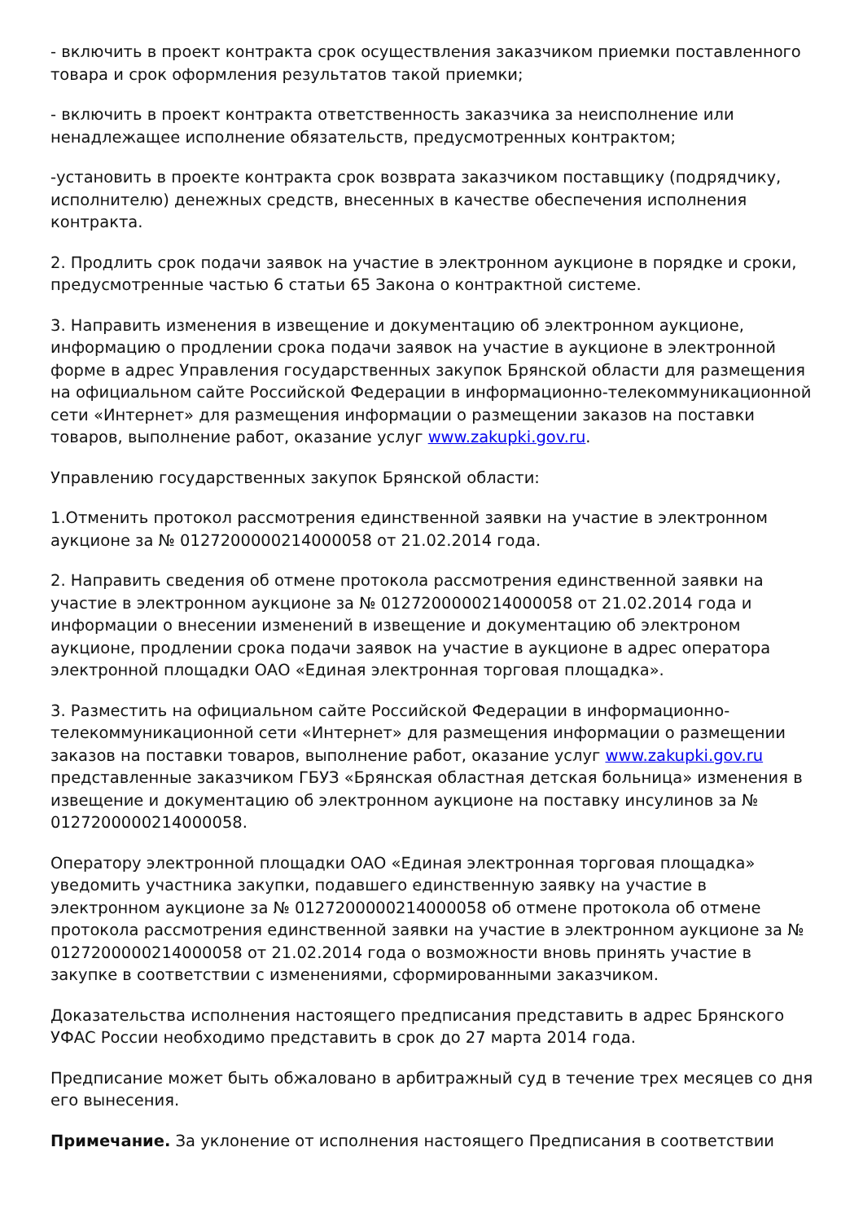- включить в проект контракта срок осуществления заказчиком приемки поставленного товара и срок оформления результатов такой приемки;
- включить в проект контракта ответственность заказчика за неисполнение или ненадлежащее исполнение обязательств, предусмотренных контрактом;
-установить в проекте контракта срок возврата заказчиком поставщику (подрядчику, исполнителю) денежных средств, внесенных в качестве обеспечения исполнения контракта.
2. Продлить срок подачи заявок на участие в электронном аукционе в порядке и сроки, предусмотренные частью 6 статьи 65 Закона о контрактной системе.
3. Направить изменения в извещение и документацию об электронном аукционе, информацию о продлении срока подачи заявок на участие в аукционе в электронной форме в адрес Управления государственных закупок Брянской области для размещения на официальном сайте Российской Федерации в информационно-телекоммуникационной сети «Интернет» для размещения информации о размещении заказов на поставки товаров, выполнение работ, оказание услуг www.zakupki.gov.ru.
Управлению государственных закупок Брянской области:
1.Отменить протокол рассмотрения единственной заявки на участие в электронном аукционе за № 0127200000214000058 от 21.02.2014 года.
2. Направить сведения об отмене протокола рассмотрения единственной заявки на участие в электронном аукционе за № 0127200000214000058 от 21.02.2014 года и информации о внесении изменений в извещение и документацию об электроном аукционе, продлении срока подачи заявок на участие в аукционе в адрес оператора электронной площадки ОАО «Единая электронная торговая площадка».
3. Разместить на официальном сайте Российской Федерации в информационно-телекоммуникационной сети «Интернет» для размещения информации о размещении заказов на поставки товаров, выполнение работ, оказание услуг www.zakupki.gov.ru представленные заказчиком ГБУЗ «Брянская областная детская больница» изменения в извещение и документацию об электронном аукционе на поставку инсулинов за № 0127200000214000058.
Оператору электронной площадки ОАО «Единая электронная торговая площадка» уведомить участника закупки, подавшего единственную заявку на участие в электронном аукционе за № 0127200000214000058 об отмене протокола об отмене протокола рассмотрения единственной заявки на участие в электронном аукционе за № 0127200000214000058 от 21.02.2014 года о возможности вновь принять участие в закупке в соответствии с изменениями, сформированными заказчиком.
Доказательства исполнения настоящего предписания представить в адрес Брянского УФАС России необходимо представить в срок до 27 марта 2014 года.
Предписание может быть обжаловано в арбитражный суд в течение трех месяцев со дня его вынесения.
Примечание. За уклонение от исполнения настоящего Предписания в соответствии